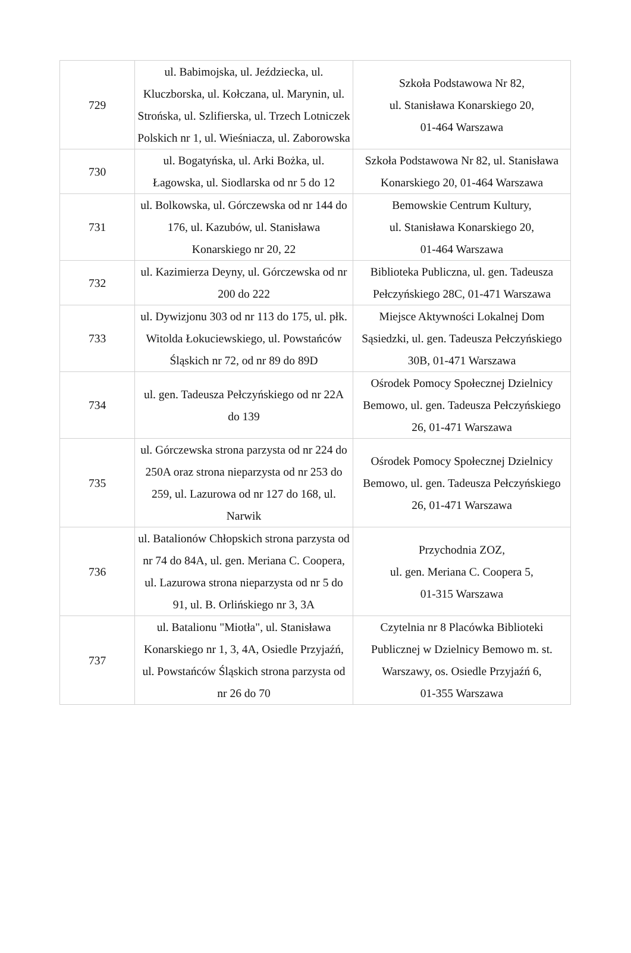| 729 | ul. Babimojska, ul. Jeździecka, ul. Kluczborska, ul. Kołczana, ul. Marynin, ul. Strońska, ul. Szlifierska, ul. Trzech Lotniczek Polskich nr 1, ul. Wieśniacza, ul. Zaborowska | Szkoła Podstawowa Nr 82, ul. Stanisława Konarskiego 20, 01-464 Warszawa |
| 730 | ul. Bogatyńska, ul. Arki Bożka, ul. Łagowska, ul. Siodlarska od nr 5 do 12 | Szkoła Podstawowa Nr 82, ul. Stanisława Konarskiego 20, 01-464 Warszawa |
| 731 | ul. Bolkowska, ul. Górczewska od nr 144 do 176, ul. Kazubów, ul. Stanisława Konarskiego nr 20, 22 | Bemowskie Centrum Kultury, ul. Stanisława Konarskiego 20, 01-464 Warszawa |
| 732 | ul. Kazimierza Deyny, ul. Górczewska od nr 200 do 222 | Biblioteka Publiczna, ul. gen. Tadeusza Pełczyńskiego 28C, 01-471 Warszawa |
| 733 | ul. Dywizjonu 303 od nr 113 do 175, ul. płk. Witolda Łokuciewskiego, ul. Powstańców Śląskich nr 72, od nr 89 do 89D | Miejsce Aktywności Lokalnej Dom Sąsiedzki, ul. gen. Tadeusza Pełczyńskiego 30B, 01-471 Warszawa |
| 734 | ul. gen. Tadeusza Pełczyńskiego od nr 22A do 139 | Ośrodek Pomocy Społecznej Dzielnicy Bemowo, ul. gen. Tadeusza Pełczyńskiego 26, 01-471 Warszawa |
| 735 | ul. Górczewska strona parzysta od nr 224 do 250A oraz strona nieparzysta od nr 253 do 259, ul. Lazurowa od nr 127 do 168, ul. Narwik | Ośrodek Pomocy Społecznej Dzielnicy Bemowo, ul. gen. Tadeusza Pełczyńskiego 26, 01-471 Warszawa |
| 736 | ul. Batalionów Chłopskich strona parzysta od nr 74 do 84A, ul. gen. Meriana C. Coopera, ul. Lazurowa strona nieparzysta od nr 5 do 91, ul. B. Orlińskiego nr 3, 3A | Przychodnia ZOZ, ul. gen. Meriana C. Coopera 5, 01-315 Warszawa |
| 737 | ul. Batalionu "Miotła", ul. Stanisława Konarskiego nr 1, 3, 4A, Osiedle Przyjaźń, ul. Powstańców Śląskich strona parzysta od nr 26 do 70 | Czytelnia nr 8 Placówka Biblioteki Publicznej w Dzielnicy Bemowo m. st. Warszawy, os. Osiedle Przyjaźń 6, 01-355 Warszawa |